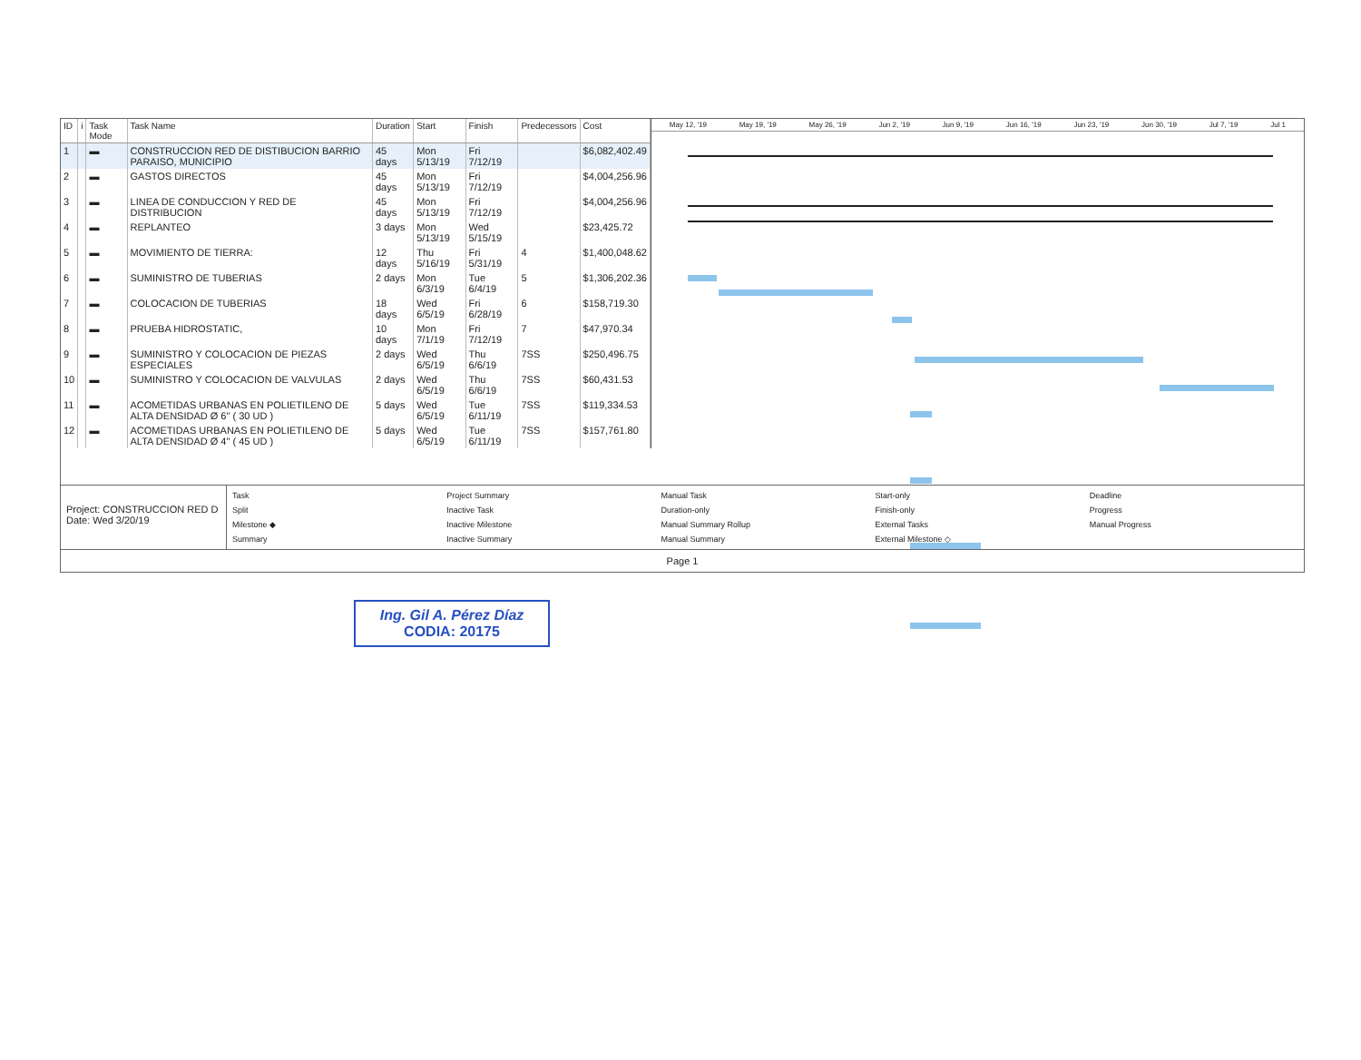| ID | i | Task Mode | Task Name | Duration | Start | Finish | Predecessors | Cost |
| --- | --- | --- | --- | --- | --- | --- | --- | --- |
| 1 | | ▬ | CONSTRUCCION RED DE DISTIBUCION BARRIO PARAISO, MUNICIPIO | 45 days | Mon 5/13/19 | Fri 7/12/19 | | $6,082,402.49 |
| 2 | | ▬ | GASTOS DIRECTOS | 45 days | Mon 5/13/19 | Fri 7/12/19 | | $4,004,256.96 |
| 3 | | ▬ | LINEA DE CONDUCCION Y RED DE DISTRIBUCION | 45 days | Mon 5/13/19 | Fri 7/12/19 | | $4,004,256.96 |
| 4 | | ▬ | REPLANTEO | 3 days | Mon 5/13/19 | Wed 5/15/19 | | $23,425.72 |
| 5 | | ▬ | MOVIMIENTO DE TIERRA: | 12 days | Thu 5/16/19 | Fri 5/31/19 | 4 | $1,400,048.62 |
| 6 | | ▬ | SUMINISTRO DE TUBERIAS | 2 days | Mon 6/3/19 | Tue 6/4/19 | 5 | $1,306,202.36 |
| 7 | | ▬ | COLOCACION DE TUBERIAS | 18 days | Wed 6/5/19 | Fri 6/28/19 | 6 | $158,719.30 |
| 8 | | ▬ | PRUEBA HIDROSTATIC, | 10 days | Mon 7/1/19 | Fri 7/12/19 | 7 | $47,970.34 |
| 9 | | ▬ | SUMINISTRO Y COLOCACION DE PIEZAS ESPECIALES | 2 days | Wed 6/5/19 | Thu 6/6/19 | 7SS | $250,496.75 |
| 10 | | ▬ | SUMINISTRO Y COLOCACION DE VALVULAS | 2 days | Wed 6/5/19 | Thu 6/6/19 | 7SS | $60,431.53 |
| 11 | | ▬ | ACOMETIDAS URBANAS EN POLIETILENO DE ALTA DENSIDAD Ø 6" ( 30 UD ) | 5 days | Wed 6/5/19 | Tue 6/11/19 | 7SS | $119,334.53 |
| 12 | | ▬ | ACOMETIDAS URBANAS EN POLIETILENO DE ALTA DENSIDAD Ø 4" ( 45 UD ) | 5 days | Wed 6/5/19 | Tue 6/11/19 | 7SS | $157,761.80 |
May 12, '19 May 19, '19 May 26, '19 Jun 2, '19 Jun 9, '19 Jun 16, '19 Jun 23, '19 Jun 30, '19 Jul 7, '19 Jul 1
Project: CONSTRUCCION RED D
Date: Wed 3/20/19
Task Project Summary Manual Task Start-only Deadline Split Inactive Task Duration-only Finish-only Progress Milestone ◆ Inactive Milestone Manual Summary Rollup External Tasks Manual Progress Summary Inactive Summary Manual Summary External Milestone ◇
Page 1
Ing. Gil A. Pérez Díaz
CODIA: 20175